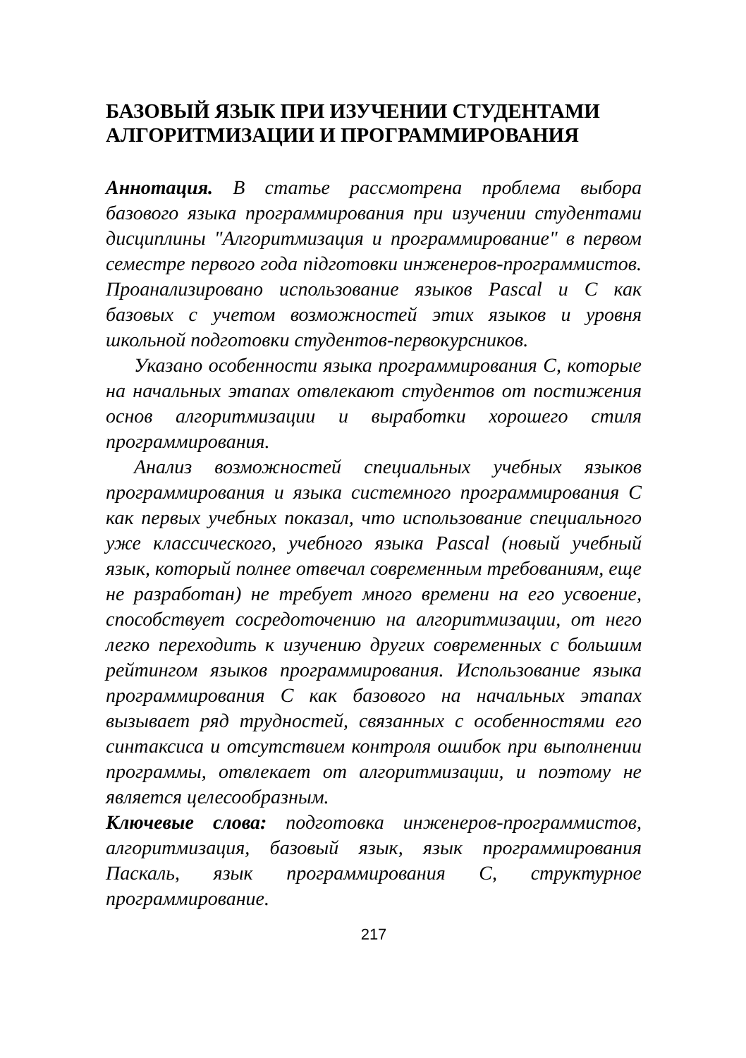БАЗОВЫЙ ЯЗЫК ПРИ ИЗУЧЕНИИ СТУДЕНТАМИ АЛГОРИТМИЗАЦИИ И ПРОГРАММИРОВАНИЯ
Аннотация. В статье рассмотрена проблема выбора базового языка программирования при изучении студентами дисциплины "Алгоритмизация и программирование" в первом семестре первого года підготовки инженеров-программистов. Проанализировано использование языков Pascal и С как базовых с учетом возможностей этих языков и уровня школьной подготовки студентов-первокурсников.
Указано особенности языка программирования С, которые на начальных этапах отвлекают студентов от постижения основ алгоритмизации и выработки хорошего стиля программирования.
Анализ возможностей специальных учебных языков программирования и языка системного программирования С как первых учебных показал, что использование специального уже классического, учебного языка Pascal (новый учебный язык, который полнее отвечал современным требованиям, еще не разработан) не требует много времени на его усвоение, способствует сосредоточению на алгоритмизации, от него легко переходить к изучению других современных с большим рейтингом языков программирования. Использование языка программирования С как базового на начальных этапах вызывает ряд трудностей, связанных с особенностями его синтаксиса и отсутствием контроля ошибок при выполнении программы, отвлекает от алгоритмизации, и поэтому не является целесообразным.
Ключевые слова: подготовка инженеров-программистов, алгоритмизация, базовый язык, язык программирования Паскаль, язык программирования С, структурное программирование.
217